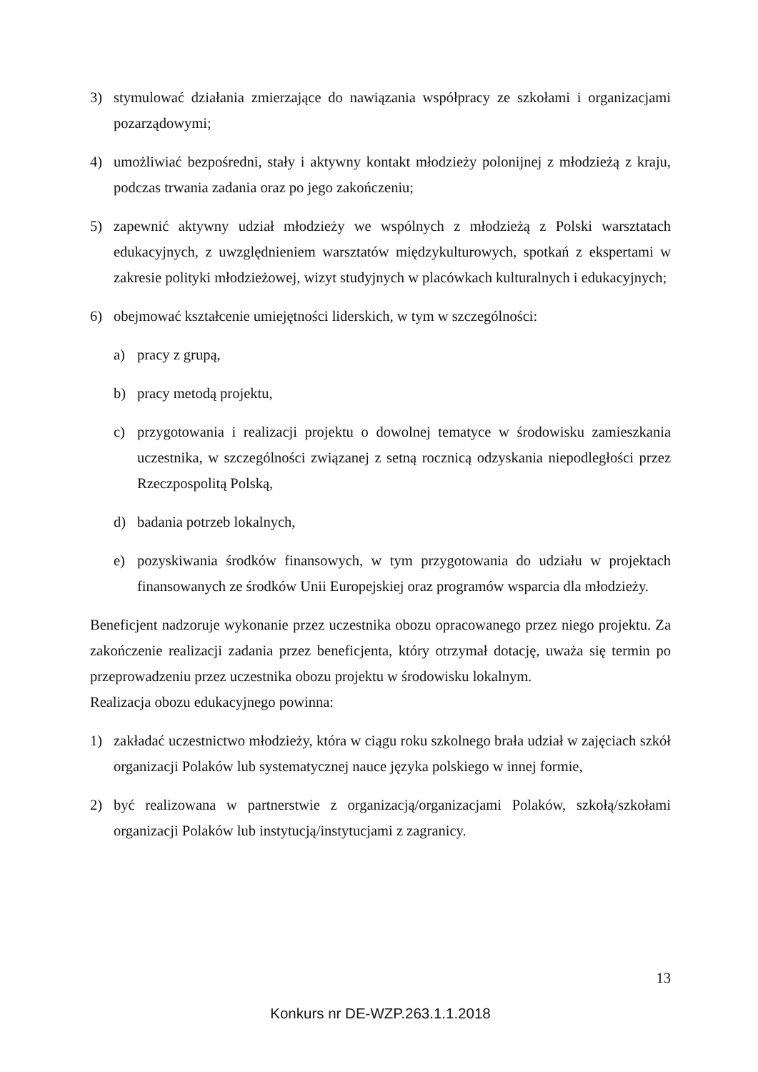3) stymulować działania zmierzające do nawiązania współpracy ze szkołami i organizacjami pozarządowymi;
4) umożliwiać bezpośredni, stały i aktywny kontakt młodzieży polonijnej z młodzieżą z kraju, podczas trwania zadania oraz po jego zakończeniu;
5) zapewnić aktywny udział młodzieży we wspólnych z młodzieżą z Polski warsztatach edukacyjnych, z uwzględnieniem warsztatów międzykulturowych, spotkań z ekspertami w zakresie polityki młodzieżowej, wizyt studyjnych w placówkach kulturalnych i edukacyjnych;
6) obejmować kształcenie umiejętności liderskich, w tym w szczególności:
a) pracy z grupą,
b) pracy metodą projektu,
c) przygotowania i realizacji projektu o dowolnej tematyce w środowisku zamieszkania uczestnika, w szczególności związanej z setną rocznicą odzyskania niepodległości przez Rzeczpospolitą Polską,
d) badania potrzeb lokalnych,
e) pozyskiwania środków finansowych, w tym przygotowania do udziału w projektach finansowanych ze środków Unii Europejskiej oraz programów wsparcia dla młodzieży.
Beneficjent nadzoruje wykonanie przez uczestnika obozu opracowanego przez niego projektu. Za zakończenie realizacji zadania przez beneficjenta, który otrzymał dotację, uważa się termin po przeprowadzeniu przez uczestnika obozu projektu w środowisku lokalnym.
Realizacja obozu edukacyjnego powinna:
1) zakładać uczestnictwo młodzieży, która w ciągu roku szkolnego brała udział w zajęciach szkół organizacji Polaków lub systematycznej nauce języka polskiego w innej formie,
2) być realizowana w partnerstwie z organizacją/organizacjami Polaków, szkołą/szkołami organizacji Polaków lub instytucją/instytucjami z zagranicy.
13
Konkurs nr DE-WZP.263.1.1.2018